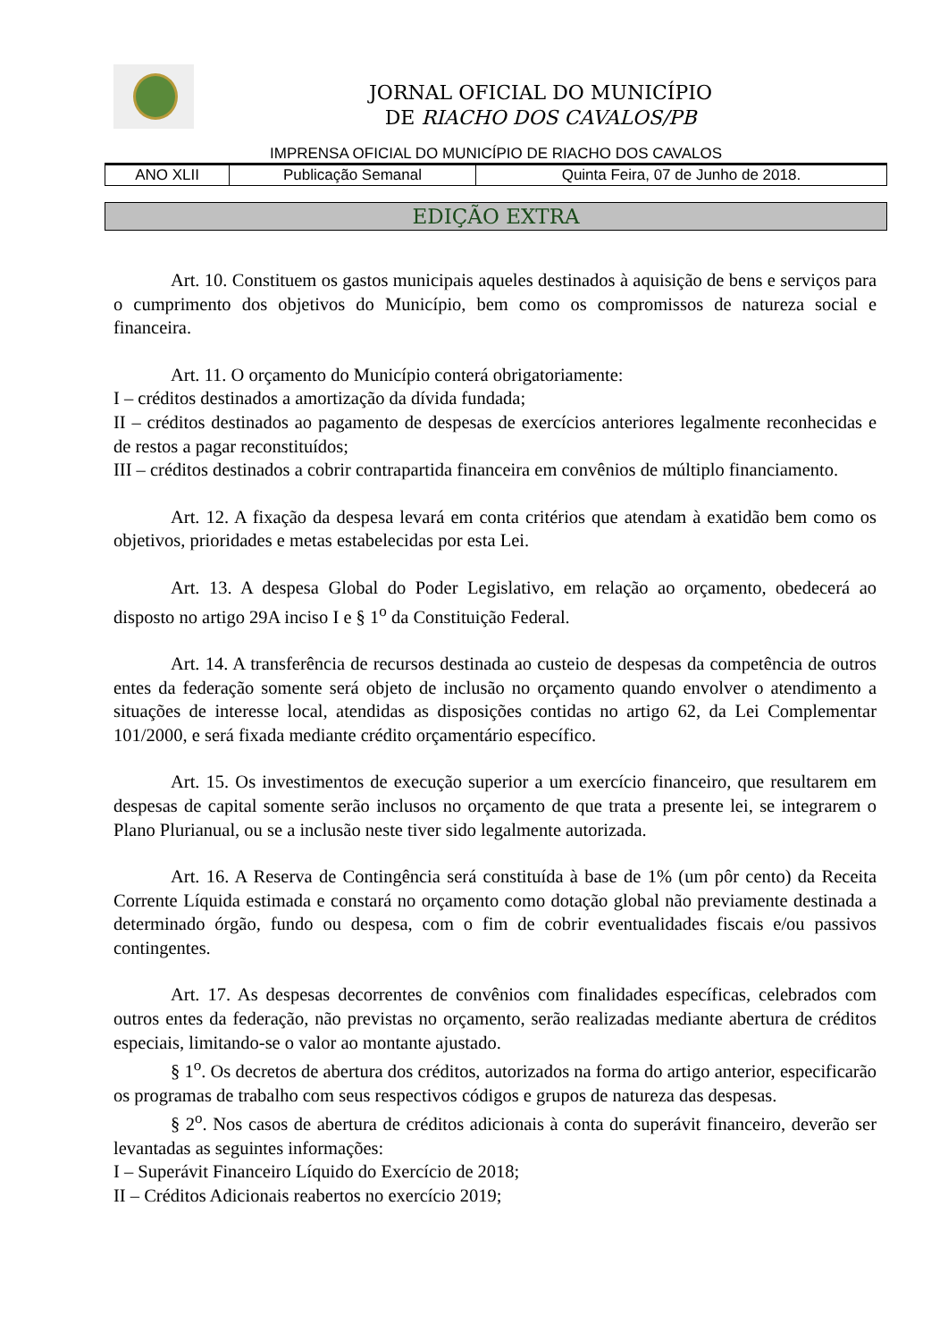JORNAL OFICIAL DO MUNICÍPIO
DE RIACHO DOS CAVALOS/PB
IMPRENSA OFICIAL DO MUNICÍPIO DE RIACHO DOS CAVALOS
| ANO XLII | Publicação Semanal | Quinta Feira, 07 de Junho de 2018. |
EDIÇÃO EXTRA
Art. 10. Constituem os gastos municipais aqueles destinados à aquisição de bens e serviços para o cumprimento dos objetivos do Município, bem como os compromissos de natureza social e financeira.
Art. 11. O orçamento do Município conterá obrigatoriamente:
I – créditos destinados a amortização da dívida fundada;
II – créditos destinados ao pagamento de despesas de exercícios anteriores legalmente reconhecidas e de restos a pagar reconstituídos;
III – créditos destinados a cobrir contrapartida financeira em convênios de múltiplo financiamento.
Art. 12. A fixação da despesa levará em conta critérios que atendam à exatidão bem como os objetivos, prioridades e metas estabelecidas por esta Lei.
Art. 13. A despesa Global do Poder Legislativo, em relação ao orçamento, obedecerá ao disposto no artigo 29A inciso I e § 1<sup>o</sup> da Constituição Federal.
Art. 14. A transferência de recursos destinada ao custeio de despesas da competência de outros entes da federação somente será objeto de inclusão no orçamento quando envolver o atendimento a situações de interesse local, atendidas as disposições contidas no artigo 62, da Lei Complementar 101/2000, e será fixada mediante crédito orçamentário específico.
Art. 15. Os investimentos de execução superior a um exercício financeiro, que resultarem em despesas de capital somente serão inclusos no orçamento de que trata a presente lei, se integrarem o Plano Plurianual, ou se a inclusão neste tiver sido legalmente autorizada.
Art. 16. A Reserva de Contingência será constituída à base de 1% (um pôr cento) da Receita Corrente Líquida estimada e constará no orçamento como dotação global não previamente destinada a determinado órgão, fundo ou despesa, com o fim de cobrir eventualidades fiscais e/ou passivos contingentes.
Art. 17. As despesas decorrentes de convênios com finalidades específicas, celebrados com outros entes da federação, não previstas no orçamento, serão realizadas mediante abertura de créditos especiais, limitando-se o valor ao montante ajustado.
§ 1<sup>o</sup>. Os decretos de abertura dos créditos, autorizados na forma do artigo anterior, especificarão os programas de trabalho com seus respectivos códigos e grupos de natureza das despesas.
§ 2<sup>o</sup>. Nos casos de abertura de créditos adicionais à conta do superávit financeiro, deverão ser levantadas as seguintes informações:
I – Superávit Financeiro Líquido do Exercício de 2018;
II – Créditos Adicionais reabertos no exercício 2019;